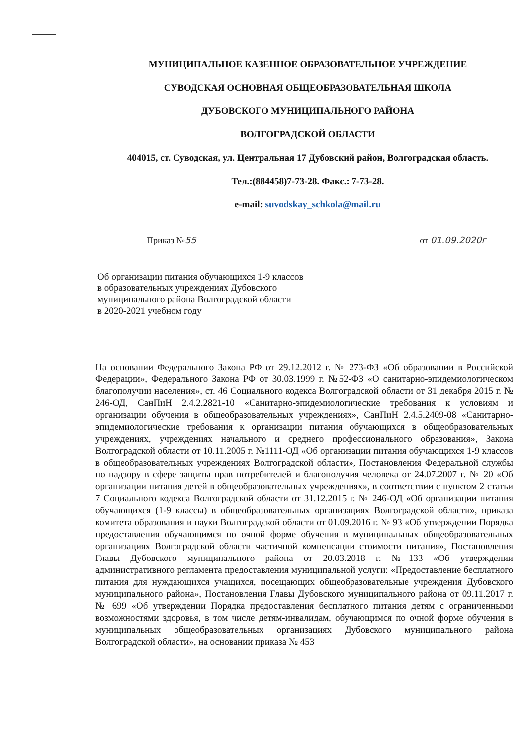МУНИЦИПАЛЬНОЕ КАЗЕННОЕ ОБРАЗОВАТЕЛЬНОЕ УЧРЕЖДЕНИЕ
СУВОДСКАЯ ОСНОВНАЯ ОБЩЕОБРАЗОВАТЕЛЬНАЯ ШКОЛА
ДУБОВСКОГО МУНИЦИПАЛЬНОГО РАЙОНА
ВОЛГОГРАДСКОЙ ОБЛАСТИ
404015, ст. Суводская, ул. Центральная 17 Дубовский район, Волгоградская область.
Тел.:(884458)7-73-28. Факс.: 7-73-28.
e-mail: suvodskay_schkola@mail.ru
Приказ №55 от 01.09.2020г
Об организации питания обучающихся 1-9 классов
в образовательных учреждениях Дубовского
муниципального района Волгоградской области
в 2020-2021 учебном году
На основании Федерального Закона РФ от 29.12.2012 г. № 273-ФЗ «Об образовании в Российской Федерации», Федерального Закона РФ от 30.03.1999 г. №52-ФЗ «О санитарно-эпидемиологическом благополучии населения», ст. 46 Социального кодекса Волгоградской области от 31 декабря 2015 г. № 246-ОД, СанПиН 2.4.2.2821-10 «Санитарно-эпидемиологические требования к условиям и организации обучения в общеобразовательных учреждениях», СанПиН 2.4.5.2409-08 «Санитарно-эпидемиологические требования к организации питания обучающихся в общеобразовательных учреждениях, учреждениях начального и среднего профессионального образования», Закона Волгоградской области от 10.11.2005 г. №1111-ОД «Об организации питания обучающихся 1-9 классов в общеобразовательных учреждениях Волгоградской области», Постановления Федеральной службы по надзору в сфере защиты прав потребителей и благополучия человека от 24.07.2007 г. № 20 «Об организации питания детей в общеобразовательных учреждениях», в соответствии с пунктом 2 статьи 7 Социального кодекса Волгоградской области от 31.12.2015 г. № 246-ОД «Об организации питания обучающихся (1-9 классы) в общеобразовательных организациях Волгоградской области», приказа комитета образования и науки Волгоградской области от 01.09.2016 г. № 93 «Об утверждении Порядка предоставления обучающимся по очной форме обучения в муниципальных общеобразовательных организациях Волгоградской области частичной компенсации стоимости питания», Постановления Главы Дубовского муниципального района от 20.03.2018 г. №133 «Об утверждении административного регламента предоставления муниципальной услуги: «Предоставление бесплатного питания для нуждающихся учащихся, посещающих общеобразовательные учреждения Дубовского муниципального района», Постановления Главы Дубовского муниципального района от 09.11.2017 г. № 699 «Об утверждении Порядка предоставления бесплатного питания детям с ограниченными возможностями здоровья, в том числе детям-инвалидам, обучающимся по очной форме обучения в муниципальных общеобразовательных организациях Дубовского муниципального района Волгоградской области», на основании приказа № 453